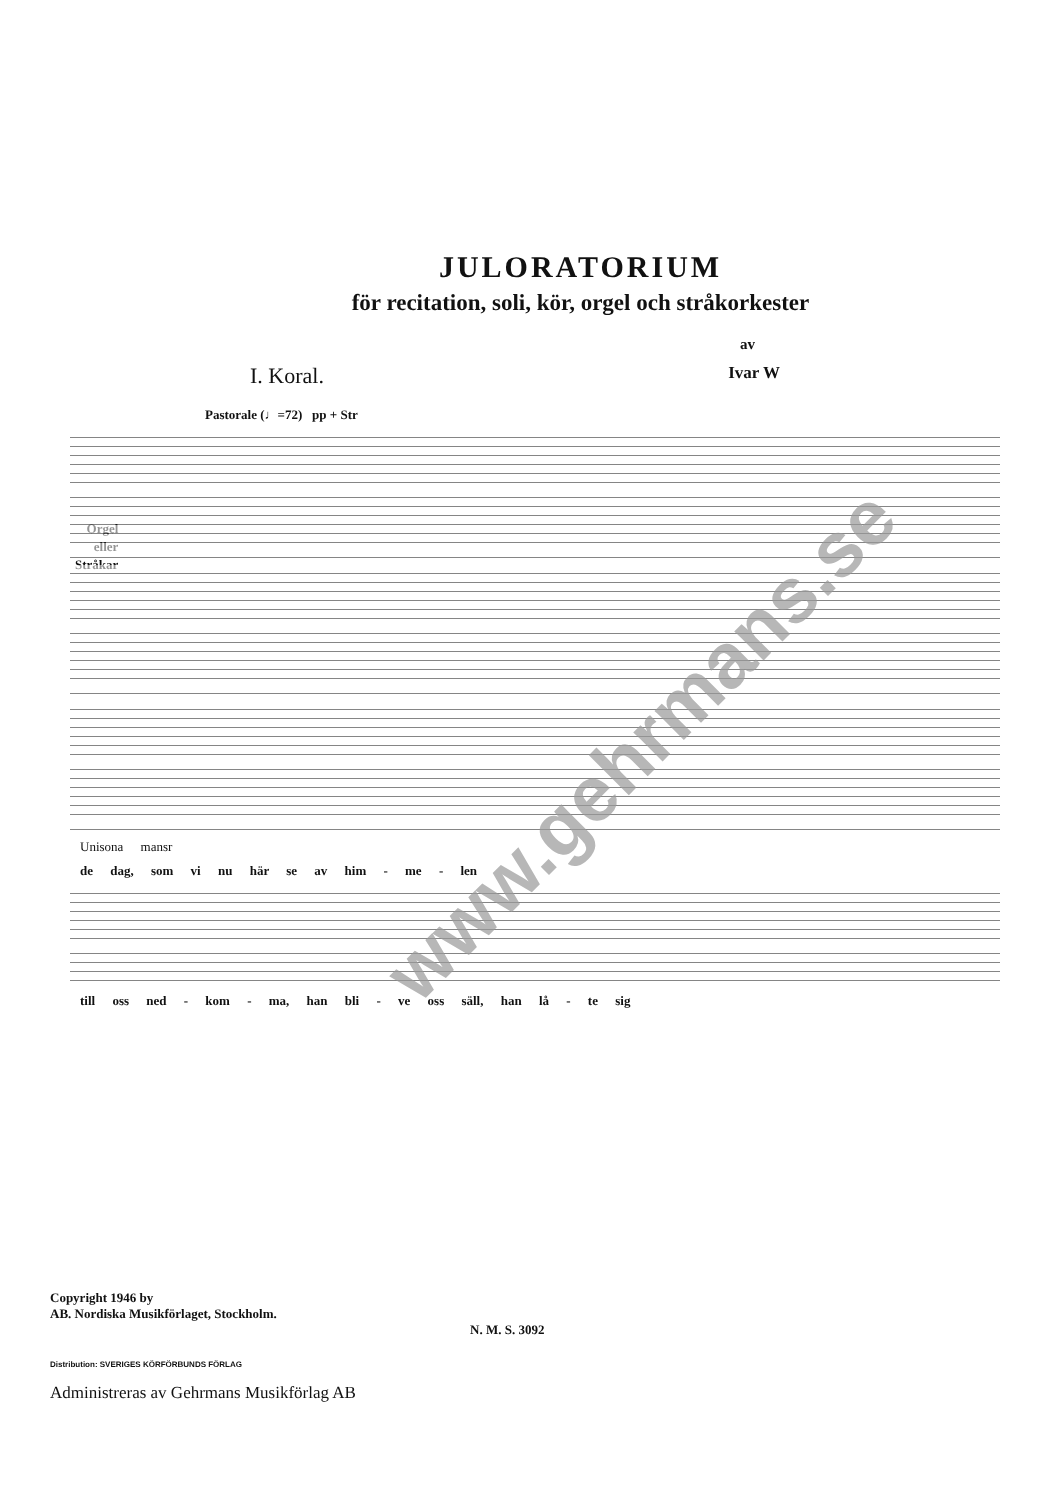JULORATORIUM
för recitation, soli, kör, orgel och stråkorkester
av
I. Koral. Ivar W
Pastorale (♩=72) pp + Str
Orgel
eller
Stråkar
Unisona mansr
de dag, som vi nu här se av him - me - len
till oss ned - kom - ma, han bli - ve oss säll, han lå - te sig
www.gehrmans.se
Copyright 1946 by
AB. Nordiska Musikförlaget, Stockholm.
N. M. S. 3092
Distribution: SVERIGES KÖRFÖRBUNDS FÖRLAG
Administreras av Gehrmans Musikförlag AB